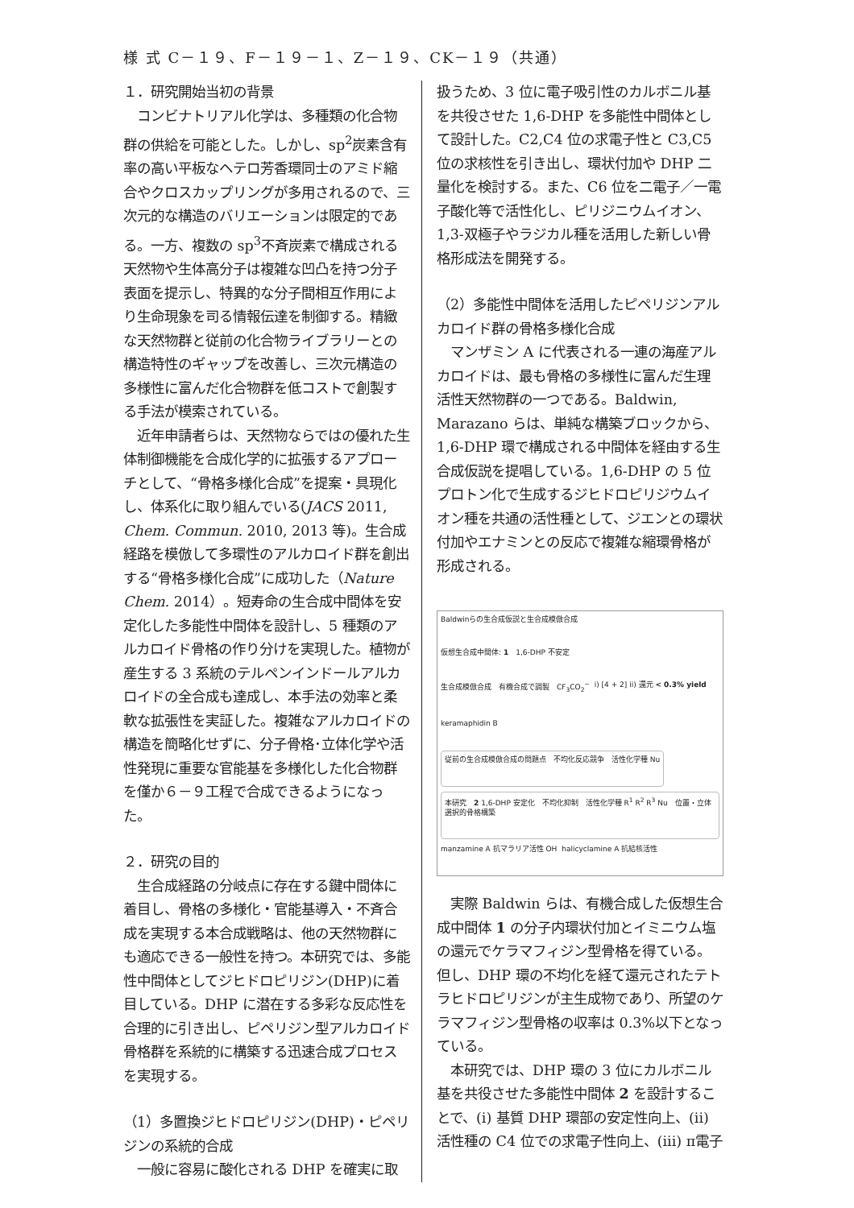様 式 C－１９、F－１９－１、Z－１９、CK－１９（共通）
１．研究開始当初の背景
　コンビナトリアル化学は、多種類の化合物群の供給を可能とした。しかし、sp<sup>2</sup>炭素含有率の高い平板なヘテロ芳香環同士のアミド縮合やクロスカップリングが多用されるので、三次元的な構造のバリエーションは限定的である。一方、複数の sp<sup>3</sup>不斉炭素で構成される天然物や生体高分子は複雑な凹凸を持つ分子表面を提示し、特異的な分子間相互作用により生命現象を司る情報伝達を制御する。精緻な天然物群と従前の化合物ライブラリーとの構造特性のギャップを改善し、三次元構造の多様性に富んだ化合物群を低コストで創製する手法が模索されている。
　近年申請者らは、天然物ならではの優れた生体制御機能を合成化学的に拡張するアプローチとして、“骨格多様化合成”を提案・具現化し、体系化に取り組んでいる(JACS 2011, Chem. Commun. 2010, 2013 等)。生合成経路を模倣して多環性のアルカロイド群を創出する“骨格多様化合成”に成功した（Nature Chem. 2014）。短寿命の生合成中間体を安定化した多能性中間体を設計し、5 種類のアルカロイド骨格の作り分けを実現した。植物が産生する 3 系統のテルペンインドールアルカロイドの全合成も達成し、本手法の効率と柔軟な拡張性を実証した。複雑なアルカロイドの構造を簡略化せずに、分子骨格･立体化学や活性発現に重要な官能基を多様化した化合物群を僅か６－９工程で合成できるようになった。
２．研究の目的
　生合成経路の分岐点に存在する鍵中間体に着目し、骨格の多様化・官能基導入・不斉合成を実現する本合成戦略は、他の天然物群にも適応できる一般性を持つ。本研究では、多能性中間体としてジヒドロピリジン(DHP)に着目している。DHP に潜在する多彩な反応性を合理的に引き出し、ピペリジン型アルカロイド骨格群を系統的に構築する迅速合成プロセスを実現する。
（1）多置換ジヒドロピリジン(DHP)・ピペリジンの系統的合成
　一般に容易に酸化される DHP を確実に取
扱うため、3 位に電子吸引性のカルボニル基を共役させた 1,6-DHP を多能性中間体として設計した。C2,C4 位の求電子性と C3,C5 位の求核性を引き出し、環状付加や DHP 二量化を検討する。また、C6 位を二電子／一電子酸化等で活性化し、ピリジニウムイオン、1,3-双極子やラジカル種を活用した新しい骨格形成法を開発する。
（2）多能性中間体を活用したピペリジンアルカロイド群の骨格多様化合成
　マンザミン A に代表される一連の海産アルカロイドは、最も骨格の多様性に富んだ生理活性天然物群の一つである。Baldwin, Marazano らは、単純な構築ブロックから、1,6-DHP 環で構成される中間体を経由する生合成仮説を提唱している。1,6-DHP の 5 位プロトン化で生成するジヒドロピリジウムイオン種を共通の活性種として、ジエンとの環状付加やエナミンとの反応で複雑な縮環骨格が形成される。
Baldwinらの生合成仮説と生合成模倣合成 仮想生合成中間体: 1　1,6-DHP 不安定 生合成模倣合成　有機合成で調製　CF<sub>3</sub>CO<sub>2</sub><sup>−</sup> i) [4 + 2] ii) 還元 < 0.3% yield keramaphidin B
従前の生合成模倣合成の問題点　不均化反応競争　活性化学種 Nu
本研究　2 1,6-DHP 安定化　不均化抑制　活性化学種 R<sup>1</sup> R<sup>2</sup> R<sup>3</sup> Nu　位置・立体選択的骨格構築
manzamine A 抗マラリア活性 OH halicyclamine A 抗結核活性
　実際 Baldwin らは、有機合成した仮想生合成中間体 1 の分子内環状付加とイミニウム塩の還元でケラマフィジン型骨格を得ている。但し、DHP 環の不均化を経て還元されたテトラヒドロピリジンが主生成物であり、所望のケラマフィジン型骨格の収率は 0.3%以下となっている。
　本研究では、DHP 環の 3 位にカルボニル基を共役させた多能性中間体 2 を設計することで、(i) 基質 DHP 環部の安定性向上、(ii) 活性種の C4 位での求電子性向上、(iii) π電子